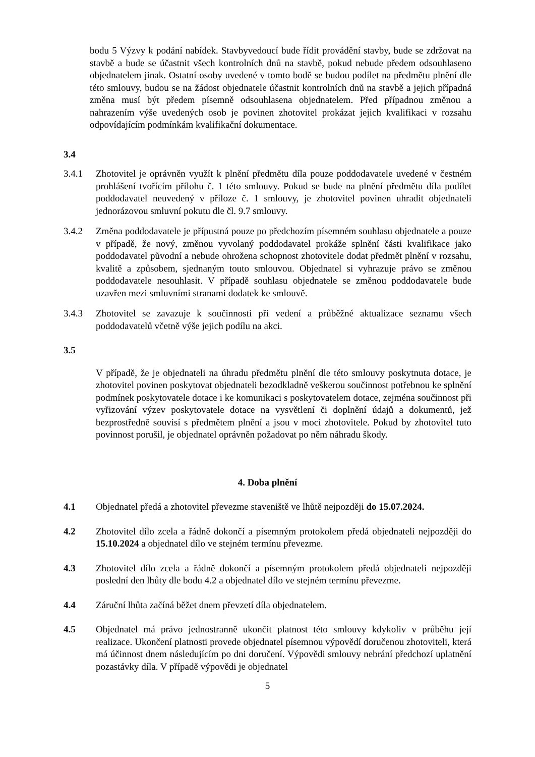bodu 5 Výzvy k podání nabídek. Stavbyvedoucí bude řídit provádění stavby, bude se zdržovat na stavbě a bude se účastnit všech kontrolních dnů na stavbě, pokud nebude předem odsouhlaseno objednatelem jinak. Ostatní osoby uvedené v tomto bodě se budou podílet na předmětu plnění dle této smlouvy, budou se na žádost objednatele účastnit kontrolních dnů na stavbě a jejich případná změna musí být předem písemně odsouhlasena objednatelem. Před případnou změnou a nahrazením výše uvedených osob je povinen zhotovitel prokázat jejich kvalifikaci v rozsahu odpovídajícím podmínkám kvalifikační dokumentace.
3.4
3.4.1 Zhotovitel je oprávněn využít k plnění předmětu díla pouze poddodavatele uvedené v čestném prohlášení tvořícím přílohu č. 1 této smlouvy. Pokud se bude na plnění předmětu díla podílet poddodavatel neuvedený v příloze č. 1 smlouvy, je zhotovitel povinen uhradit objednateli jednorázovou smluvní pokutu dle čl. 9.7 smlouvy.
3.4.2 Změna poddodavatele je přípustná pouze po předchozím písemném souhlasu objednatele a pouze v případě, že nový, změnou vyvolaný poddodavatel prokáže splnění části kvalifikace jako poddodavatel původní a nebude ohrožena schopnost zhotovitele dodat předmět plnění v rozsahu, kvalitě a způsobem, sjednaným touto smlouvou. Objednatel si vyhrazuje právo se změnou poddodavatele nesouhlasit. V případě souhlasu objednatele se změnou poddodavatele bude uzavřen mezi smluvními stranami dodatek ke smlouvě.
3.4.3 Zhotovitel se zavazuje k součinnosti při vedení a průběžné aktualizace seznamu všech poddodavatelů včetně výše jejich podílu na akci.
3.5
V případě, že je objednateli na úhradu předmětu plnění dle této smlouvy poskytnuta dotace, je zhotovitel povinen poskytovat objednateli bezodkladně veškerou součinnost potřebnou ke splnění podmínek poskytovatele dotace i ke komunikaci s poskytovatelem dotace, zejména součinnost při vyřizování výzev poskytovatele dotace na vysvětlení či doplnění údajů a dokumentů, jež bezprostředně souvisí s předmětem plnění a jsou v moci zhotovitele. Pokud by zhotovitel tuto povinnost porušil, je objednatel oprávněn požadovat po něm náhradu škody.
4. Doba plnění
4.1 Objednatel předá a zhotovitel převezme staveniště ve lhůtě nejpozději do 15.07.2024.
4.2 Zhotovitel dílo zcela a řádně dokončí a písemným protokolem předá objednateli nejpozději do 15.10.2024 a objednatel dílo ve stejném termínu převezme.
4.3 Zhotovitel dílo zcela a řádně dokončí a písemným protokolem předá objednateli nejpozději poslední den lhůty dle bodu 4.2 a objednatel dílo ve stejném termínu převezme.
4.4 Záruční lhůta začíná běžet dnem převzetí díla objednatelem.
4.5 Objednatel má právo jednostranně ukončit platnost této smlouvy kdykoliv v průběhu její realizace. Ukončení platnosti provede objednatel písemnou výpovědí doručenou zhotoviteli, která má účinnost dnem následujícím po dni doručení. Výpovědi smlouvy nebrání předchozí uplatnění pozastávky díla. V případě výpovědi je objednatel
5